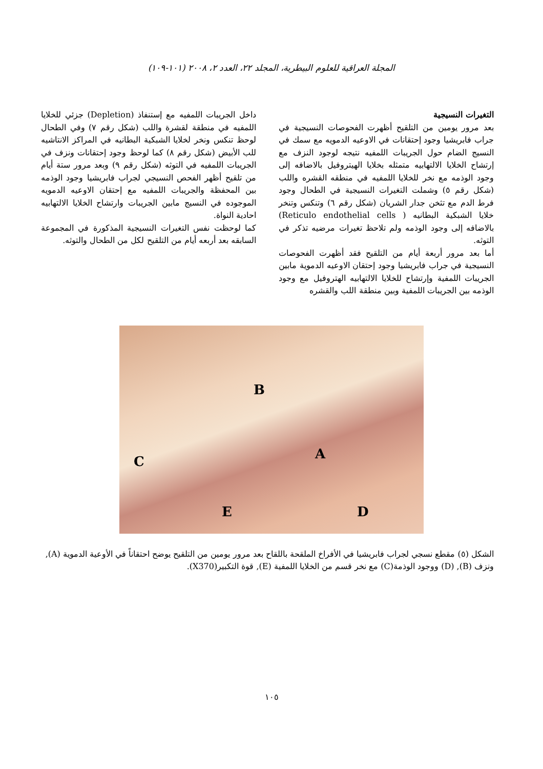المجلة العراقية للعلوم البيطرية، المجلد ٢٢، العدد ٢، ٢٠٠٨ (١٠١-١٠٩)
التغيرات النسيجية
بعد مرور يومين من التلقيح أظهرت الفحوصات النسيجية في جراب فابريشيا وجود إحتقانات في الاوعيه الدمويه مع سمك في النسيج الضام حول الجريبات اللمفيه نتيجه لوجود النزف مع إرتشاح الخلايا الالتهابيه متمثله بخلايا الهيتروفيل بالاضافه إلى وجود الوذمه مع نخر للخلايا اللمفيه في منطقه القشره واللب (شكل رقم ٥) وشملت التغيرات النسيجية في الطحال وجود فرط الدم مع تثخن جدار الشريان (شكل رقم ٦) وتنكس وتنخر خلايا الشبكية البطانيه ( Reticulo endothelial cells) بالاضافه إلى وجود الوذمه ولم تلاحظ تغيرات مرضيه تذكر في التوثه.
أما بعد مرور أربعة أيام من التلقيح فقد أظهرت الفحوصات النسيجية في جراب فابريشيا وجود إحتقان الاوعيه الدموية مابين الجريبات اللمفية وإرتشاح للخلايا الالتهابيه الهتروفيل مع وجود الوذمه بين الجريبات اللمفية وبين منطقة اللب والقشره
داخل الجريبات اللمفيه مع إستنفاذ (Depletion) جزئي للخلايا اللمفيه في منطقة لقشرة واللب (شكل رقم ٧) وفي الطحال لوحظ تنكس ونخر لخلايا الشبكية البطانيه في المراكز الانتاشيه للب الأبيض (شكل رقم ٨) كما لوحظ وجود إحتقانات ونزف في الجريبات اللمفيه في التوثه (شكل رقم ٩) وبعد مرور ستة أيام من تلقيح أظهر الفحص النسيجي لجراب فابريشيا وجود الوذمه بين المحفظة والجريبات اللمفيه مع إحتقان الاوعيه الدمويه الموجوده في النسيج مابين الجريبات وارتشاح الخلايا الالتهابيه احادية النواة.
كما لوحظت نفس التغيرات النسيجية المذكورة في المجموعة السابقه بعد أربعه أيام من التلقيح لكل من الطحال والتوثه.
B
A C
E D
الشكل (٥) مقطع نسجي لجراب فابريشيا في الأفراخ الملقحة باللقاح بعد مرور يومين من التلقيح يوضح احتقاناً في الأوعية الدموية (A), ونزف (B), (D) ووجود الوذمة(C) مع نخر قسم من الخلايا اللمفية (E), قوة التكبير(X370).
١٠٥